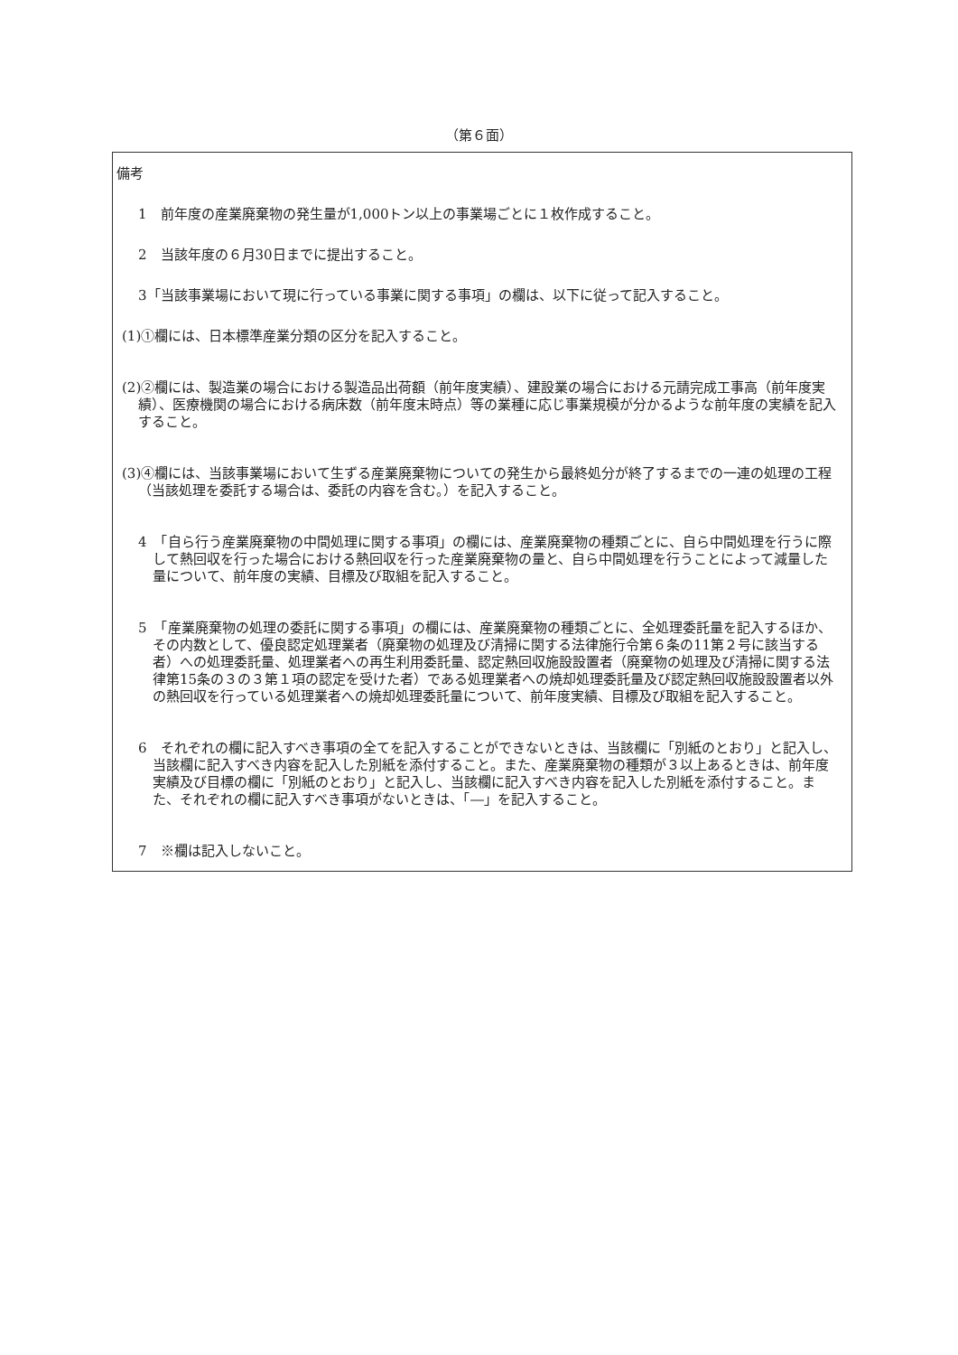（第６面）
備考
1　前年度の産業廃棄物の発生量が1,000トン以上の事業場ごとに１枚作成すること。
2　当該年度の６月30日までに提出すること。
3「当該事業場において現に行っている事業に関する事項」の欄は、以下に従って記入すること。
(1)①欄には、日本標準産業分類の区分を記入すること。
(2)②欄には、製造業の場合における製造品出荷額（前年度実績）、建設業の場合における元請完成工事高（前年度実績）、医療機関の場合における病床数（前年度末時点）等の業種に応じ事業規模が分かるような前年度の実績を記入すること。
(3)④欄には、当該事業場において生ずる産業廃棄物についての発生から最終処分が終了するまでの一連の処理の工程（当該処理を委託する場合は、委託の内容を含む。）を記入すること。
4　「自ら行う産業廃棄物の中間処理に関する事項」の欄には、産業廃棄物の種類ごとに、自ら中間処理を行うに際して熱回収を行った場合における熱回収を行った産業廃棄物の量と、自ら中間処理を行うことによって減量した量について、前年度の実績、目標及び取組を記入すること。
5　「産業廃棄物の処理の委託に関する事項」の欄には、産業廃棄物の種類ごとに、全処理委託量を記入するほか、その内数として、優良認定処理業者（廃棄物の処理及び清掃に関する法律施行令第６条の11第２号に該当する者）への処理委託量、処理業者への再生利用委託量、認定熱回収施設設置者（廃棄物の処理及び清掃に関する法律第15条の３の３第１項の認定を受けた者）である処理業者への焼却処理委託量及び認定熱回収施設設置者以外の熱回収を行っている処理業者への焼却処理委託量について、前年度実績、目標及び取組を記入すること。
6　それぞれの欄に記入すべき事項の全てを記入することができないときは、当該欄に「別紙のとおり」と記入し、当該欄に記入すべき内容を記入した別紙を添付すること。また、産業廃棄物の種類が３以上あるときは、前年度実績及び目標の欄に「別紙のとおり」と記入し、当該欄に記入すべき内容を記入した別紙を添付すること。また、それぞれの欄に記入すべき事項がないときは、「―」を記入すること。
7　※欄は記入しないこと。